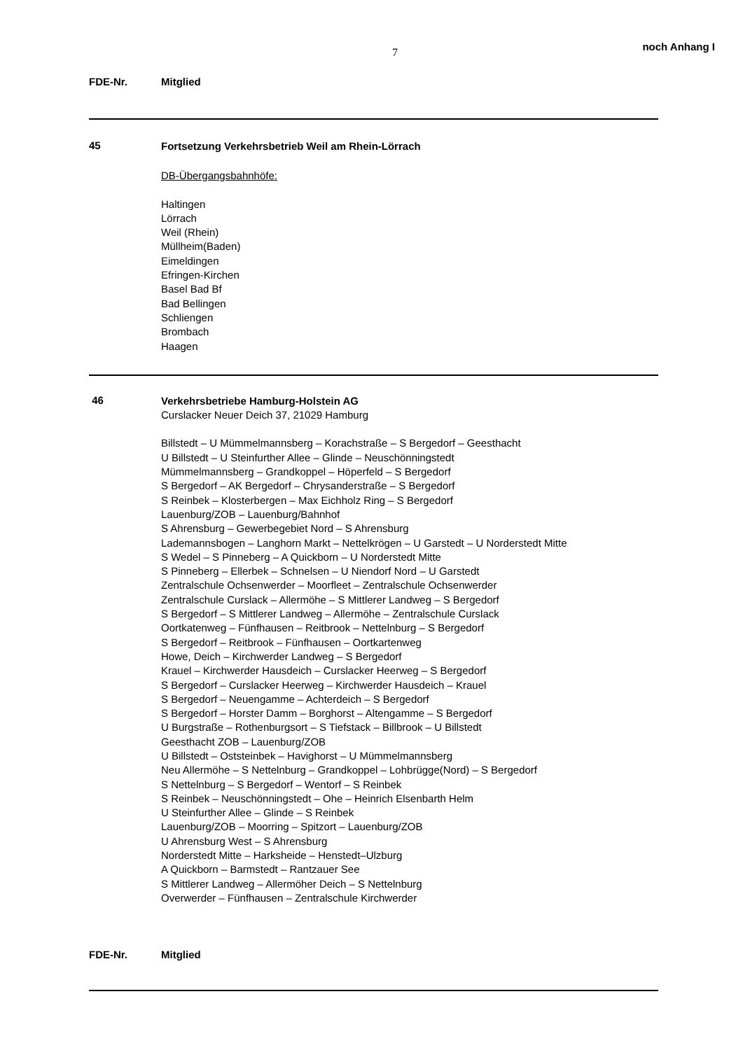7 noch Anhang I
FDE-Nr. Mitglied
45
Fortsetzung Verkehrsbetrieb Weil am Rhein-Lörrach
DB-Übergangsbahnhöfe:
Haltingen
Lörrach
Weil (Rhein)
Müllheim(Baden)
Eimeldingen
Efringen-Kirchen
Basel Bad Bf
Bad Bellingen
Schliengen
Brombach
Haagen
46
Verkehrsbetriebe Hamburg-Holstein AG
Curslacker Neuer Deich 37, 21029 Hamburg
Billstedt – U Mümmelmannsberg – Korachstraße – S Bergedorf – Geesthacht
U Billstedt – U Steinfurther Allee – Glinde – Neuschönningstedt
Mümmelmannsberg – Grandkoppel – Höperfeld – S Bergedorf
S Bergedorf – AK Bergedorf – Chrysanderstraße – S Bergedorf
S Reinbek – Klosterbergen – Max Eichholz Ring – S Bergedorf
Lauenburg/ZOB – Lauenburg/Bahnhof
S Ahrensburg – Gewerbegebiet Nord – S Ahrensburg
Lademannsbogen – Langhorn Markt – Nettelkrögen – U Garstedt – U Norderstedt Mitte
S Wedel – S Pinneberg – A Quickborn – U Norderstedt Mitte
S Pinneberg – Ellerbek – Schnelsen – U Niendorf Nord – U Garstedt
Zentralschule Ochsenwerder – Moorfleet – Zentralschule Ochsenwerder
Zentralschule Curslack – Allermöhe – S Mittlerer Landweg – S Bergedorf
S Bergedorf – S Mittlerer Landweg – Allermöhe – Zentralschule Curslack
Oortkatenweg – Fünfhausen – Reitbrook – Nettelnburg – S Bergedorf
S Bergedorf – Reitbrook – Fünfhausen – Oortkartenweg
Howe, Deich – Kirchwerder Landweg – S Bergedorf
Krauel – Kirchwerder Hausdeich – Curslacker Heerweg – S Bergedorf
S Bergedorf – Curslacker Heerweg – Kirchwerder Hausdeich – Krauel
S Bergedorf – Neuengamme – Achterdeich – S Bergedorf
S Bergedorf – Horster Damm – Borghorst – Altengamme – S Bergedorf
U Burgstraße – Rothenburgsort – S Tiefstack – Billbrook – U Billstedt
Geesthacht ZOB – Lauenburg/ZOB
U Billstedt – Oststeinbek – Havighorst – U Mümmelmannsberg
Neu Allermöhe – S Nettelnburg – Grandkoppel – Lohbrügge(Nord) – S Bergedorf
S Nettelnburg – S Bergedorf – Wentorf – S Reinbek
S Reinbek – Neuschönningstedt – Ohe – Heinrich Elsenbarth Helm
U Steinfurther Allee – Glinde – S Reinbek
Lauenburg/ZOB – Moorring – Spitzort – Lauenburg/ZOB
U Ahrensburg West – S Ahrensburg
Norderstedt Mitte – Harksheide – Henstedt–Ulzburg
A Quickborn – Barmstedt – Rantzauer See
S Mittlerer Landweg – Allermöher Deich – S Nettelnburg
Overwerder – Fünfhausen – Zentralschule Kirchwerder
FDE-Nr. Mitglied